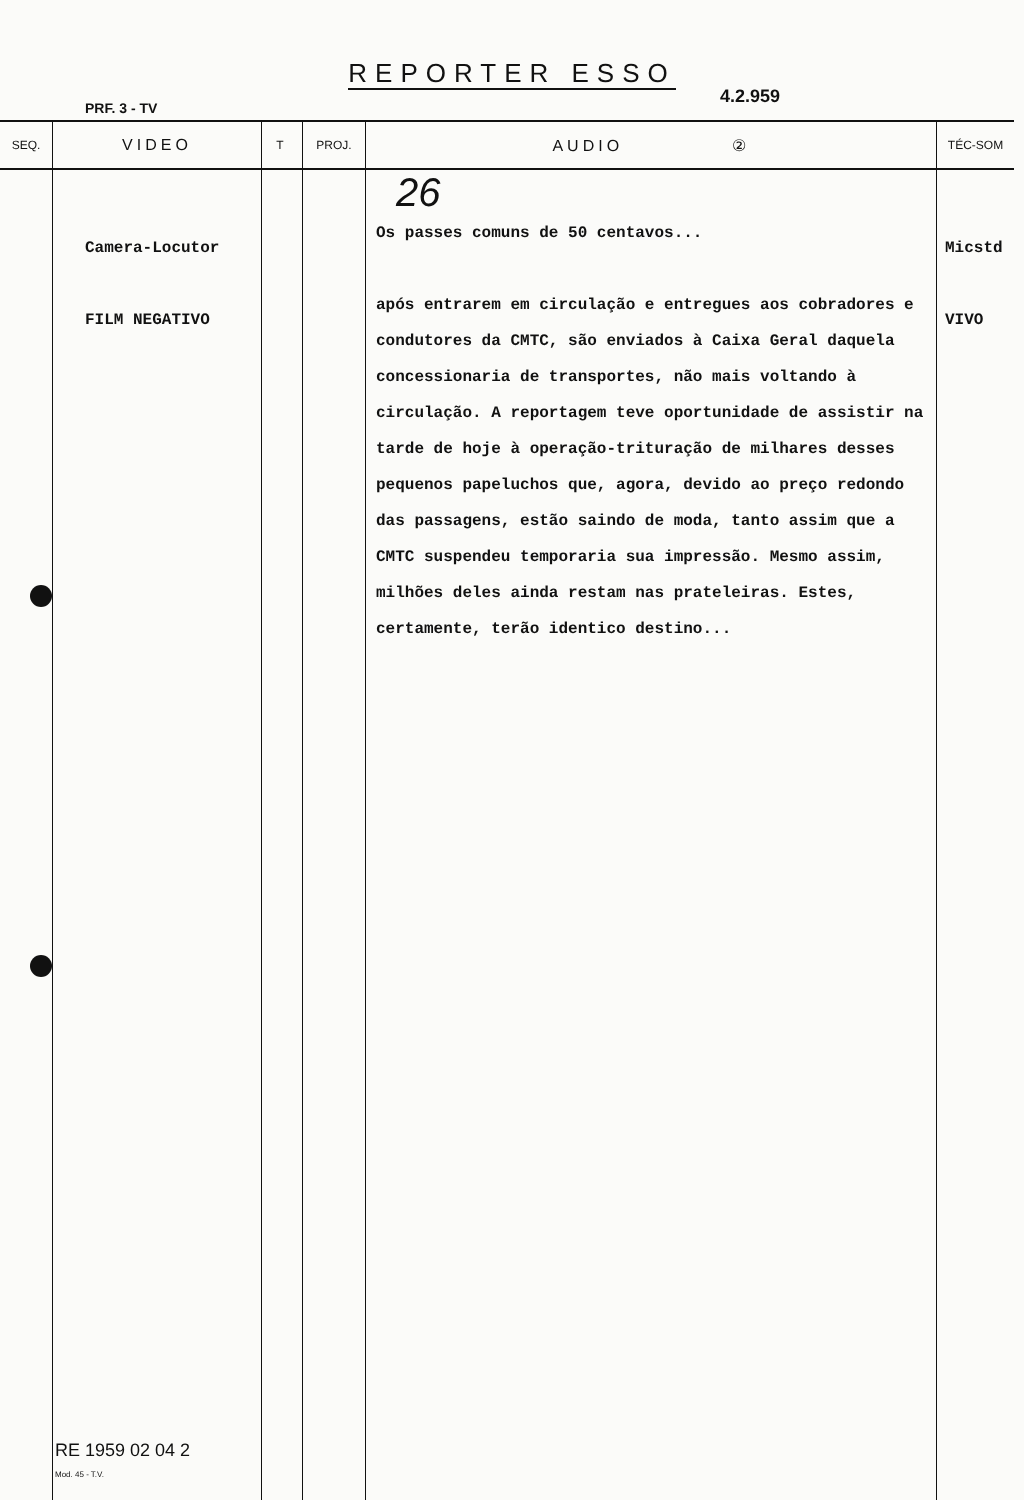REPORTER ESSO
PRF. 3 - TV
4.2.959
| SEQ. | VIDEO | T | PROJ. | AUDIO ② | TÉC-SOM |
| --- | --- | --- | --- | --- | --- |
| | Camera-Locutor FILM NEGATIVO | | | 26 Os passes comuns de 50 centavos... após entrarem em circulação e entregues aos cobradores e condutores da CMTC, são enviados à Caixa Geral daquela concessionaria de transportes, não mais voltando à circulação. A reportagem teve oportunidade de assistir na tarde de hoje à operação-trituração de milhares desses pequenos papeluchos que, agora, devido ao preço redondo das passagens, estão saindo de moda, tanto assim que a CMTC suspendeu temporaria sua impressão. Mesmo assim, milhões deles ainda restam nas prateleiras. Estes, certamente, terão identico destino... | Micstd VIVO |
RE 1959 02 04 2
Mod. 45 - T.V.